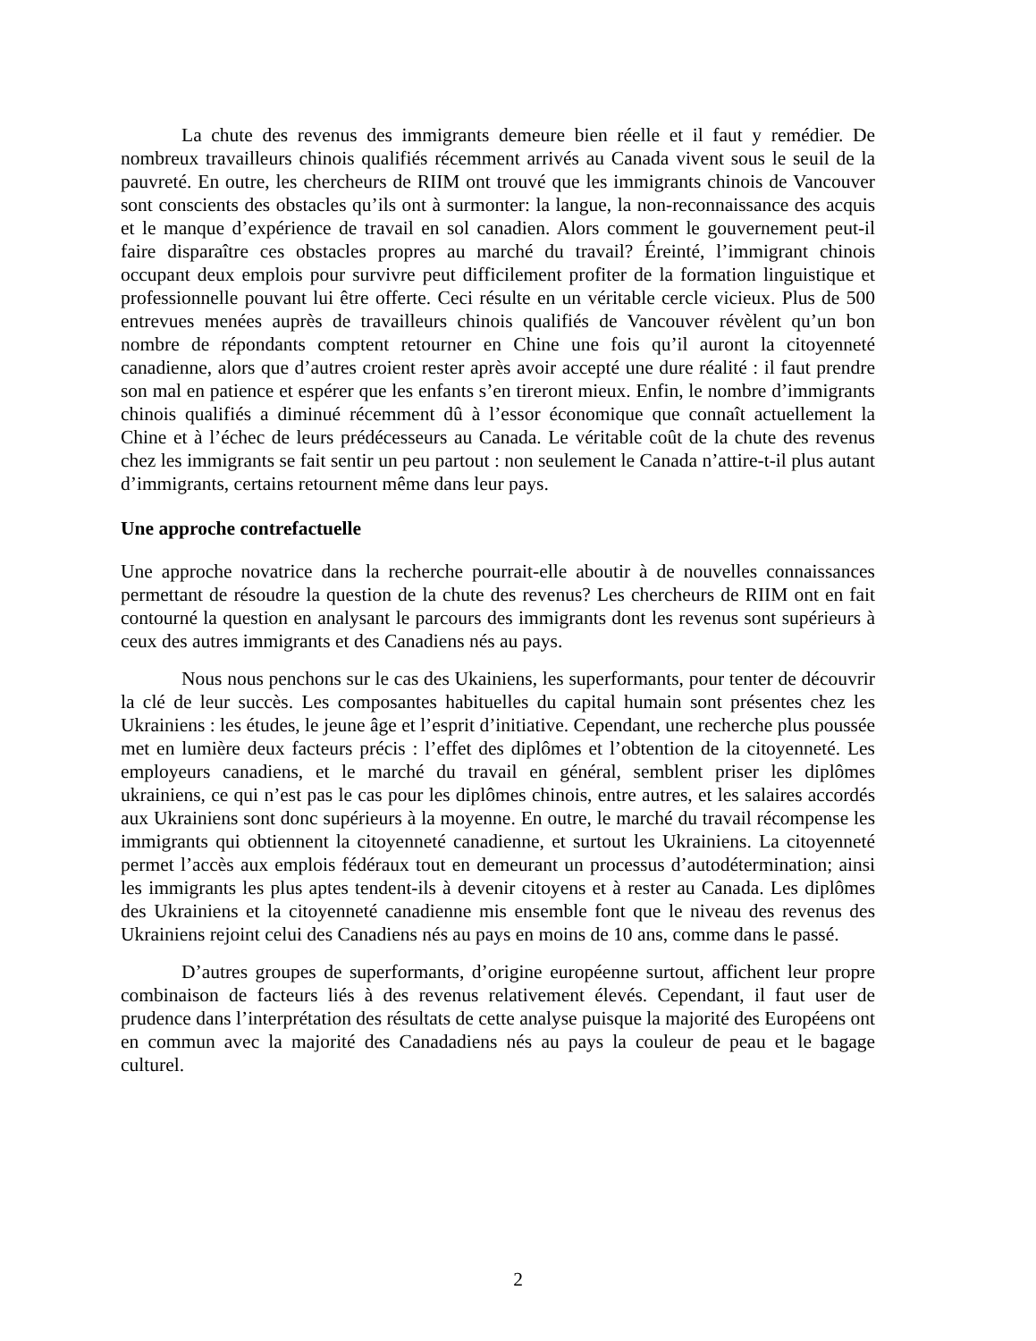La chute des revenus des immigrants demeure bien réelle et il faut y remédier. De nombreux travailleurs chinois qualifiés récemment arrivés au Canada vivent sous le seuil de la pauvreté. En outre, les chercheurs de RIIM ont trouvé que les immigrants chinois de Vancouver sont conscients des obstacles qu’ils ont à surmonter: la langue, la non-reconnaissance des acquis et le manque d’expérience de travail en sol canadien. Alors comment le gouvernement peut-il faire disparaître ces obstacles propres au marché du travail? Éreinté, l’immigrant chinois occupant deux emplois pour survivre peut difficilement profiter de la formation linguistique et professionnelle pouvant lui être offerte. Ceci résulte en un véritable cercle vicieux. Plus de 500 entrevues menées auprès de travailleurs chinois qualifiés de Vancouver révèlent qu’un bon nombre de répondants comptent retourner en Chine une fois qu’il auront la citoyenneté canadienne, alors que d’autres croient rester après avoir accepté une dure réalité : il faut prendre son mal en patience et espérer que les enfants s’en tireront mieux. Enfin, le nombre d’immigrants chinois qualifiés a diminué récemment dû à l’essor économique que connaît actuellement la Chine et à l’échec de leurs prédécesseurs au Canada. Le véritable coût de la chute des revenus chez les immigrants se fait sentir un peu partout : non seulement le Canada n’attire-t-il plus autant d’immigrants, certains retournent même dans leur pays.
Une approche contrefactuelle
Une approche novatrice dans la recherche pourrait-elle aboutir à de nouvelles connaissances permettant de résoudre la question de la chute des revenus? Les chercheurs de RIIM ont en fait contourné la question en analysant le parcours des immigrants dont les revenus sont supérieurs à ceux des autres immigrants et des Canadiens nés au pays.
Nous nous penchons sur le cas des Ukainiens, les superformants, pour tenter de découvrir la clé de leur succès. Les composantes habituelles du capital humain sont présentes chez les Ukrainiens : les études, le jeune âge et l’esprit d’initiative. Cependant, une recherche plus poussée met en lumière deux facteurs précis : l’effet des diplômes et l’obtention de la citoyenneté. Les employeurs canadiens, et le marché du travail en général, semblent priser les diplômes ukrainiens, ce qui n’est pas le cas pour les diplômes chinois, entre autres, et les salaires accordés aux Ukrainiens sont donc supérieurs à la moyenne. En outre, le marché du travail récompense les immigrants qui obtiennent la citoyenneté canadienne, et surtout les Ukrainiens. La citoyenneté permet l’accès aux emplois fédéraux tout en demeurant un processus d’autodétermination; ainsi les immigrants les plus aptes tendent-ils à devenir citoyens et à rester au Canada. Les diplômes des Ukrainiens et la citoyenneté canadienne mis ensemble font que le niveau des revenus des Ukrainiens rejoint celui des Canadiens nés au pays en moins de 10 ans, comme dans le passé.
D’autres groupes de superformants, d’origine européenne surtout, affichent leur propre combinaison de facteurs liés à des revenus relativement élevés. Cependant, il faut user de prudence dans l’interprétation des résultats de cette analyse puisque la majorité des Européens ont en commun avec la majorité des Canadadiens nés au pays la couleur de peau et le bagage culturel.
2